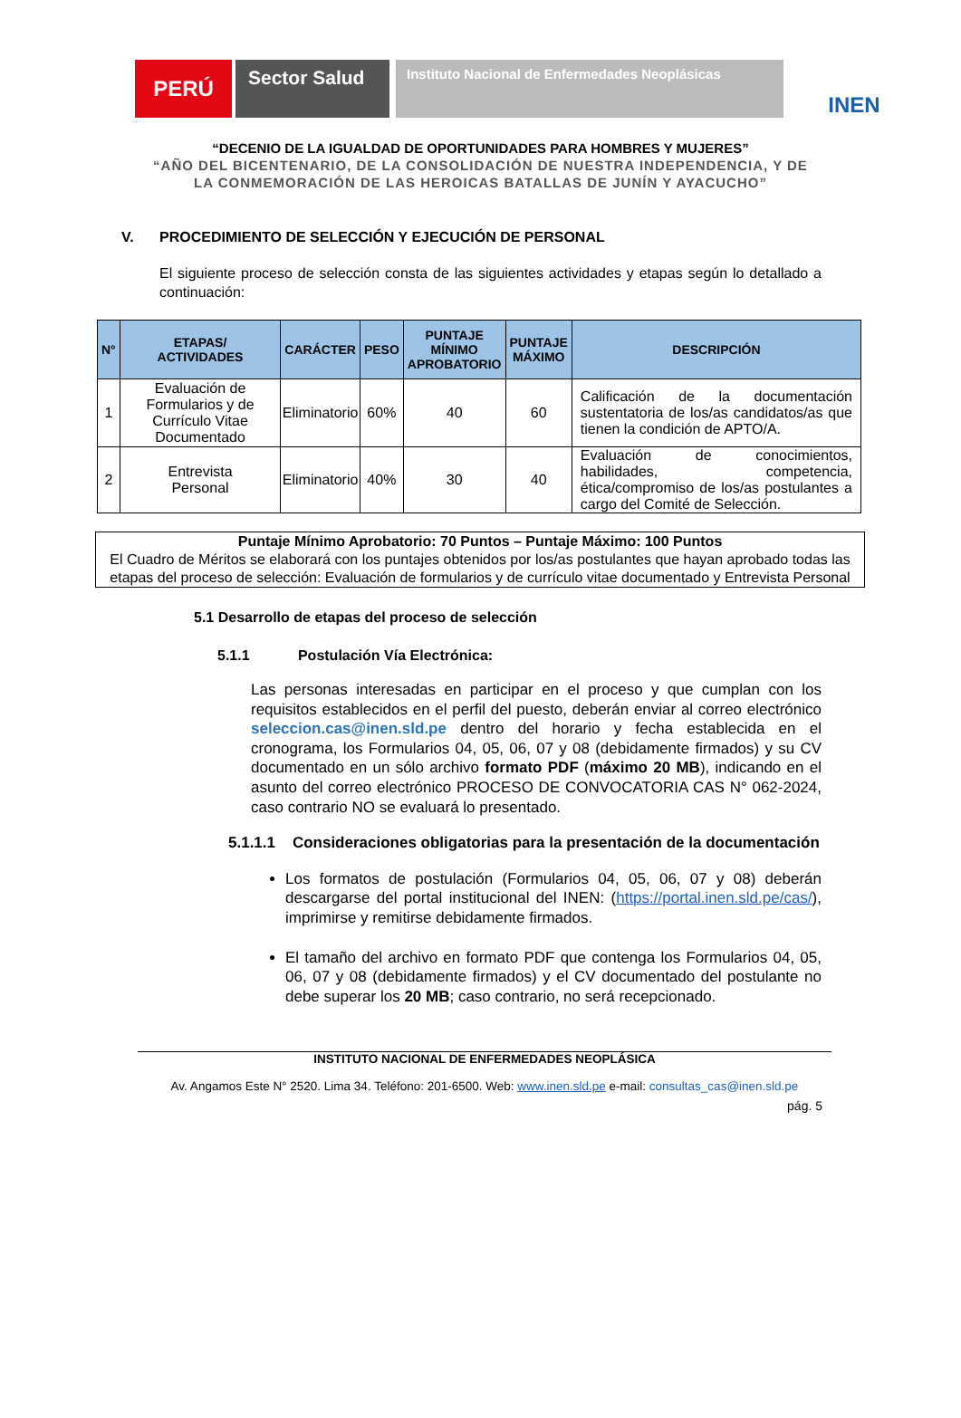PERÚ
Sector Salud
Instituto Nacional de Enfermedades Neoplásicas
INEN
“DECENIO DE LA IGUALDAD DE OPORTUNIDADES PARA HOMBRES Y MUJERES”
“AÑO DEL BICENTENARIO, DE LA CONSOLIDACIÓN DE NUESTRA INDEPENDENCIA, Y DE
LA CONMEMORACIÓN DE LAS HEROICAS BATALLAS DE JUNÍN Y AYACUCHO”
V. PROCEDIMIENTO DE SELECCIÓN Y EJECUCIÓN DE PERSONAL
El siguiente proceso de selección consta de las siguientes actividades y etapas según lo detallado a continuación:
| N° | ETAPAS/ ACTIVIDADES | CARÁCTER | PESO | PUNTAJE MÍNIMO APROBATORIO | PUNTAJE MÁXIMO | DESCRIPCIÓN |
| --- | --- | --- | --- | --- | --- | --- |
| 1 | Evaluación de Formularios y de Currículo Vitae Documentado | Eliminatorio | 60% | 40 | 60 | Calificación de la documentación sustentatoria de los/as candidatos/as que tienen la condición de APTO/A. |
| 2 | Entrevista Personal | Eliminatorio | 40% | 30 | 40 | Evaluación de conocimientos, habilidades, competencia, ética/compromiso de los/as postulantes a cargo del Comité de Selección. |
Puntaje Mínimo Aprobatorio: 70 Puntos – Puntaje Máximo: 100 Puntos
El Cuadro de Méritos se elaborará con los puntajes obtenidos por los/as postulantes que hayan aprobado todas las etapas del proceso de selección: Evaluación de formularios y de currículo vitae documentado y Entrevista Personal
5.1 Desarrollo de etapas del proceso de selección
5.1.1 Postulación Vía Electrónica:
Las personas interesadas en participar en el proceso y que cumplan con los requisitos establecidos en el perfil del puesto, deberán enviar al correo electrónico seleccion.cas@inen.sld.pe dentro del horario y fecha establecida en el cronograma, los Formularios 04, 05, 06, 07 y 08 (debidamente firmados) y su CV documentado en un sólo archivo formato PDF (máximo 20 MB), indicando en el asunto del correo electrónico PROCESO DE CONVOCATORIA CAS N° 062-2024, caso contrario NO se evaluará lo presentado.
5.1.1.1 Consideraciones obligatorias para la presentación de la documentación
Los formatos de postulación (Formularios 04, 05, 06, 07 y 08) deberán descargarse del portal institucional del INEN: (https://portal.inen.sld.pe/cas/), imprimirse y remitirse debidamente firmados.
El tamaño del archivo en formato PDF que contenga los Formularios 04, 05, 06, 07 y 08 (debidamente firmados) y el CV documentado del postulante no debe superar los 20 MB; caso contrario, no será recepcionado.
INSTITUTO NACIONAL DE ENFERMEDADES NEOPLÁSICA
Av. Angamos Este N° 2520. Lima 34. Teléfono: 201-6500. Web: www.inen.sld.pe e-mail: consultas_cas@inen.sld.pe
pág. 5